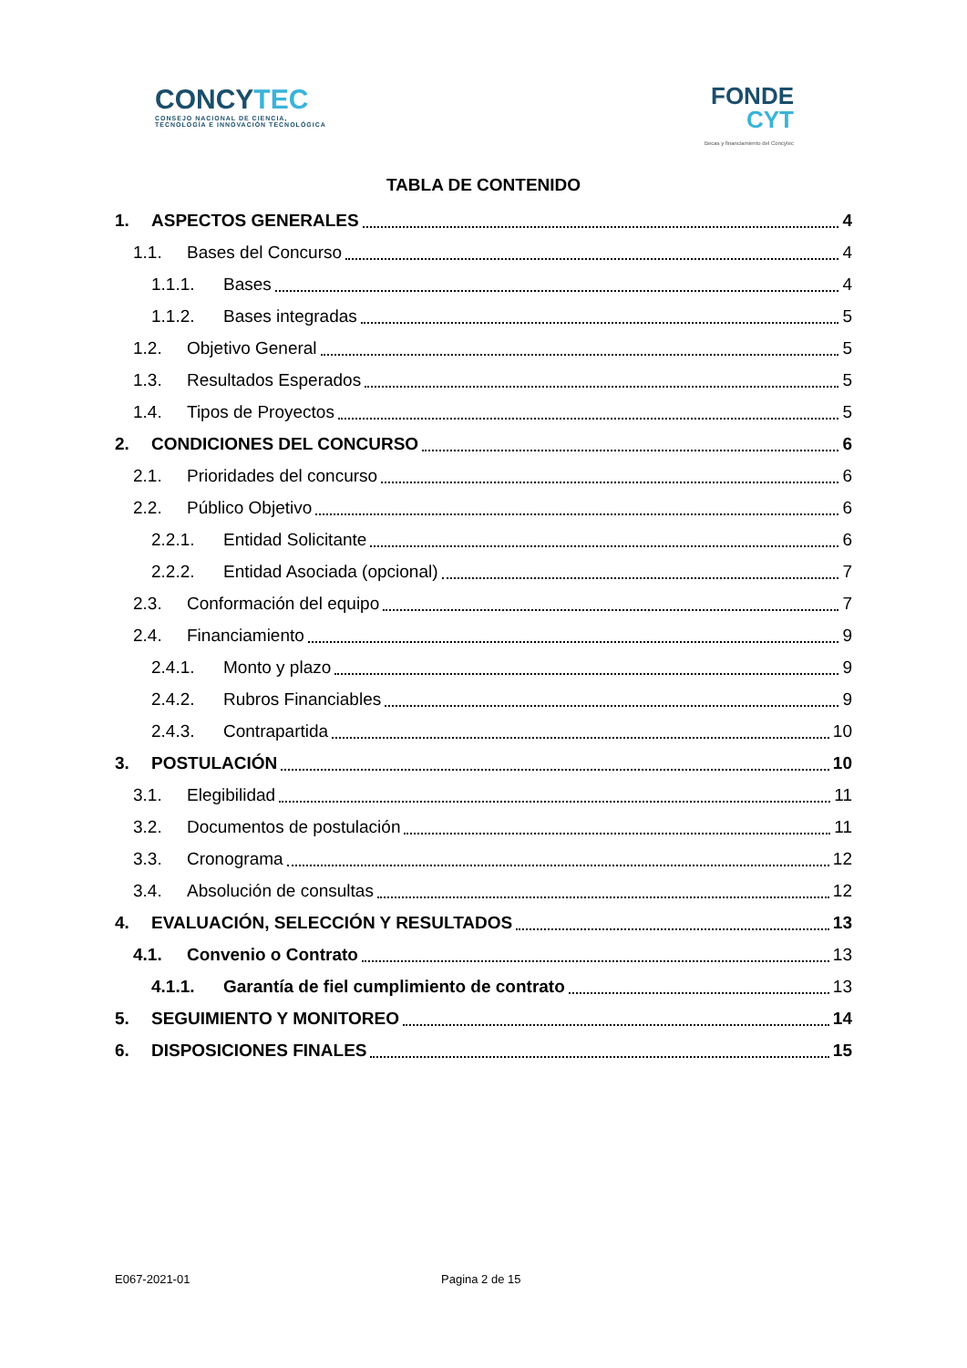CONCYTEC
CONSEJO NACIONAL DE CIENCIA,
TECNOLOGÍA E INNOVACIÓN TECNOLÓGICA
FONDE
CYT
Becas y financiamiento del Concytec
TABLA DE CONTENIDO
1. ASPECTOS GENERALES 4
1.1. Bases del Concurso 4
1.1.1. Bases 4
1.1.2. Bases integradas 5
1.2. Objetivo General 5
1.3. Resultados Esperados 5
1.4. Tipos de Proyectos 5
2. CONDICIONES DEL CONCURSO 6
2.1. Prioridades del concurso 6
2.2. Público Objetivo 6
2.2.1. Entidad Solicitante 6
2.2.2. Entidad Asociada (opcional) 7
2.3. Conformación del equipo 7
2.4. Financiamiento 9
2.4.1. Monto y plazo 9
2.4.2. Rubros Financiables 9
2.4.3. Contrapartida 10
3. POSTULACIÓN 10
3.1. Elegibilidad 11
3.2. Documentos de postulación 11
3.3. Cronograma 12
3.4. Absolución de consultas 12
4. EVALUACIÓN, SELECCIÓN Y RESULTADOS 13
4.1. Convenio o Contrato 13
4.1.1. Garantía de fiel cumplimiento de contrato 13
5. SEGUIMIENTO Y MONITOREO 14
6. DISPOSICIONES FINALES 15
E067-2021-01 Pagina 2 de 15